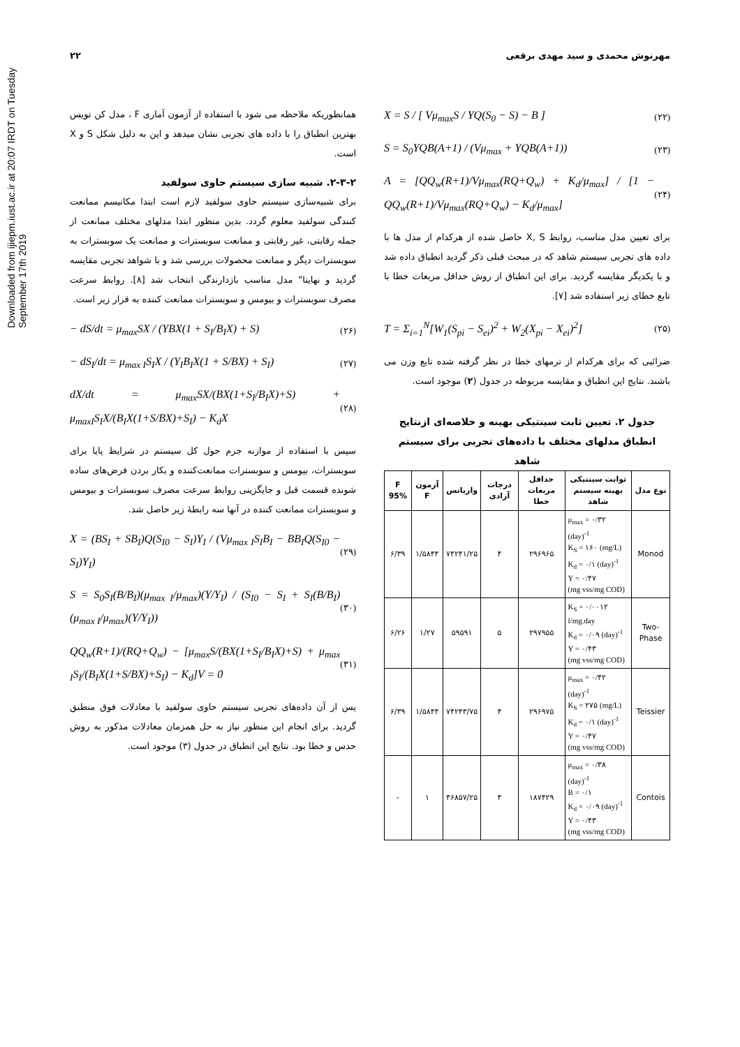Downloaded from ijiepm.iust.ac.ir at 20:07 IRDT on Tuesday September 17th 2019
۲۲ مهرنوش محمدی و سید مهدی برقعی
X = S / [ Vμ<sub>max</sub>S / YQ(S<sub>0</sub> − S) − B ] (۲۲)
S = S<sub>0</sub>YQB(A+1) / (Vμ<sub>max</sub> + YQB(A+1)) (۲۳)
A = [QQ<sub>w</sub>(R+1)/Vμ<sub>max</sub>(RQ+Q<sub>w</sub>) + K<sub>d</sub>/μ<sub>max</sub>] / [1 − QQ<sub>w</sub>(R+1)/Vμ<sub>max</sub>(RQ+Q<sub>w</sub>) − K<sub>d</sub>/μ<sub>max</sub>] (۲۴)
برای تعیین مدل مناسب، روابط X, S حاصل شده از هرکدام از مدل ها با داده های تجربی سیستم شاهد که در مبحث قبلی ذکر گردید انطباق داده شد و با یکدیگر مقایسه گردید. برای این انطباق از روش حداقل مربعات خطا با تابع خطای زیر استفاده شد [۷].
T = Σ<sub>i=1</sub><sup>N</sup>[W<sub>1</sub>(S<sub>pi</sub> − S<sub>ei</sub>)<sup>2</sup> + W<sub>2</sub>(X<sub>pi</sub> − X<sub>ei</sub>)<sup>2</sup>] (۲۵)
ضرائبی که برای هرکدام از ترمهای خطا در نظر گرفته شده تابع وزن می باشند. نتایج این انطباق و مقایسه مربوطه در جدول (۲) موجود است.
جدول ۲. تعیین ثابت سینتیکی بهینه و خلاصه‌ای ازنتایج انطباق مدلهای مختلف با داده‌های تجربی برای سیستم شاهد
| نوع مدل | ثوابت سینتیکی بهینه سیستم شاهد | حداقل مربعات خطا | درجات آزادی | واریانس | آزمون F | F 95% |
| --- | --- | --- | --- | --- | --- | --- |
| Monod | μ<sub>max</sub> = ۰/۳۲ (day)<sup>-1</sup> K<sub>S</sub> = ۱۶۰ (mg/L) K<sub>d</sub> = ۰/۱ (day)<sup>-1</sup> Y = ۰/۴۷ (mg vss/mg COD) | ۲۹۶۹۶۵ | ۴ | ۷۴۲۴۱/۲۵ | ۱/۵۸۴۴ | ۶/۳۹ |
| Two-Phase | K<sub>S</sub> = ۰/۰۰۱۲ l/mg.day K<sub>d</sub> = ۰/۰۹ (day)<sup>-1</sup> Y = ۰/۴۳ (mg vss/mg COD) | ۲۹۷۹۵۵ | ۵ | ۵۹۵۹۱ | ۱/۲۷ | ۶/۲۶ |
| Teissier | μ<sub>max</sub> = ۰/۴۲ (day)<sup>-1</sup> K<sub>S</sub> = ۲۷۵ (mg/L) K<sub>d</sub> = ۰/۱ (day)<sup>-1</sup> Y = ۰/۴۷ (mg vss/mg COD) | ۲۹۶۹۷۵ | ۴ | ۷۴۲۴۳/۷۵ | ۱/۵۸۴۴ | ۶/۳۹ |
| Contois | μ<sub>max</sub> = ۰/۳۸ (day)<sup>-1</sup> B = ۰/۱ K<sub>d</sub> = ۰/۰۹ (day)<sup>-1</sup> Y = ۰/۴۳ (mg vss/mg COD) | ۱۸۷۴۲۹ | ۴ | ۴۶۸۵۷/۲۵ | ۱ | - |
همانطوریکه ملاحظه می شود با استفاده از آزمون آماری F ، مدل کن تویس بهترین انطباق را با داده های تجربی نشان میدهد و این به دلیل شکل S و X است.
۲-۳-۲. شبیه سازی سیستم حاوی سولفید
برای شبیه‌سازی سیستم حاوی سولفید لازم است ابتدا مکانیسم ممانعت کنندگی سولفید معلوم گردد. بدین منظور ابتدا مدلهای مختلف ممانعت از جمله رقابتی، غیر رقابتی و ممانعت سوبسترات و ممانعت یک سوبسترات به سوبسترات دیگر و ممانعت محصولات بررسی شد و با شواهد تجربی مقایسه گردید و نهایتا" مدل مناسب بازدارندگی انتخاب شد [۸]. روابط سرعت مصرف سوبسترات و بیومس و سوبسترات ممانعت کننده به قرار زیر است.
− dS/dt = μ<sub>max</sub>SX / (YBX(1 + S<sub>I</sub>/B<sub>I</sub>X) + S) (۲۶)
− dS<sub>I</sub>/dt = μ<sub>max I</sub>S<sub>I</sub>X / (Y<sub>I</sub>B<sub>I</sub>X(1 + S/BX) + S<sub>I</sub>) (۲۷)
dX/dt = μ<sub>max</sub>SX/(BX(1+S<sub>I</sub>/B<sub>I</sub>X)+S) + μ<sub>maxI</sub>S<sub>I</sub>X/(B<sub>I</sub>X(1+S/BX)+S<sub>I</sub>) − K<sub>d</sub>X (۲۸)
سپس با استفاده از موازنه جرم حول کل سیستم در شرایط پایا برای سوبسترات، بیومس و سوبسترات ممانعت‌کننده و بکار بردن فرض‌های ساده شونده قسمت قبل و جایگزینی روابط سرعت مصرف سوبسترات و بیومس و سوبسترات ممانعت کننده در آنها سه رابطهٔ زیر حاصل شد.
X = (BS<sub>I</sub> + SB<sub>I</sub>)Q(S<sub>I0</sub> − S<sub>I</sub>)Y<sub>I</sub> / (Vμ<sub>max I</sub>S<sub>I</sub>B<sub>I</sub> − BB<sub>I</sub>Q(S<sub>I0</sub> − S<sub>I</sub>)Y<sub>I</sub>) (۲۹)
S = S<sub>0</sub>S<sub>I</sub>(B/B<sub>I</sub>)(μ<sub>max I</sub>/μ<sub>max</sub>)(Y/Y<sub>I</sub>) / (S<sub>I0</sub> − S<sub>I</sub> + S<sub>I</sub>(B/B<sub>I</sub>)(μ<sub>max I</sub>/μ<sub>max</sub>)(Y/Y<sub>I</sub>)) (۳۰)
QQ<sub>w</sub>(R+1)/(RQ+Q<sub>w</sub>) − [μ<sub>max</sub>S/(BX(1+S<sub>I</sub>/B<sub>I</sub>X)+S) + μ<sub>max I</sub>S<sub>I</sub>/(B<sub>I</sub>X(1+S/BX)+S<sub>I</sub>) − K<sub>d</sub>]V = 0 (۳۱)
پس از آن داده‌های تجربی سیستم حاوی سولفید با معادلات فوق منطبق گردید. برای انجام این منظور نیاز به حل همزمان معادلات مذکور به روش حدس و خطا بود. نتایج این انطباق در جدول (۳) موجود است.